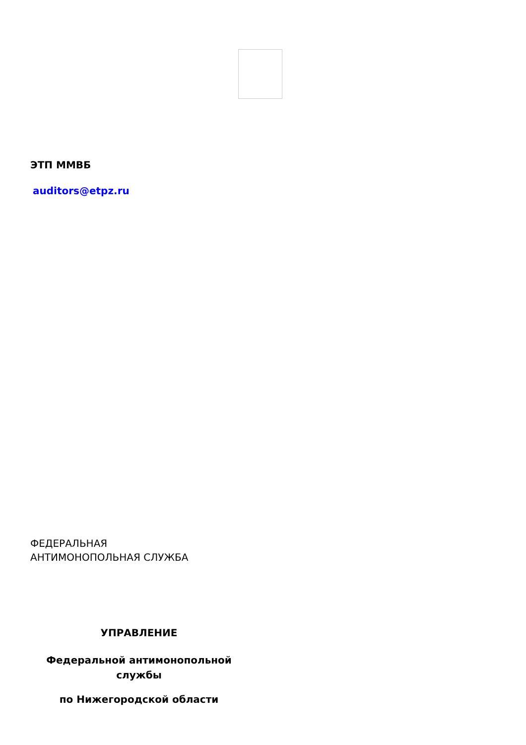ЭТП ММВБ
auditors@etpz.ru
ФЕДЕРАЛЬНАЯ
АНТИМОНОПОЛЬНАЯ СЛУЖБА
УПРАВЛЕНИЕ
Федеральной антимонопольной
службы
по Нижегородской области